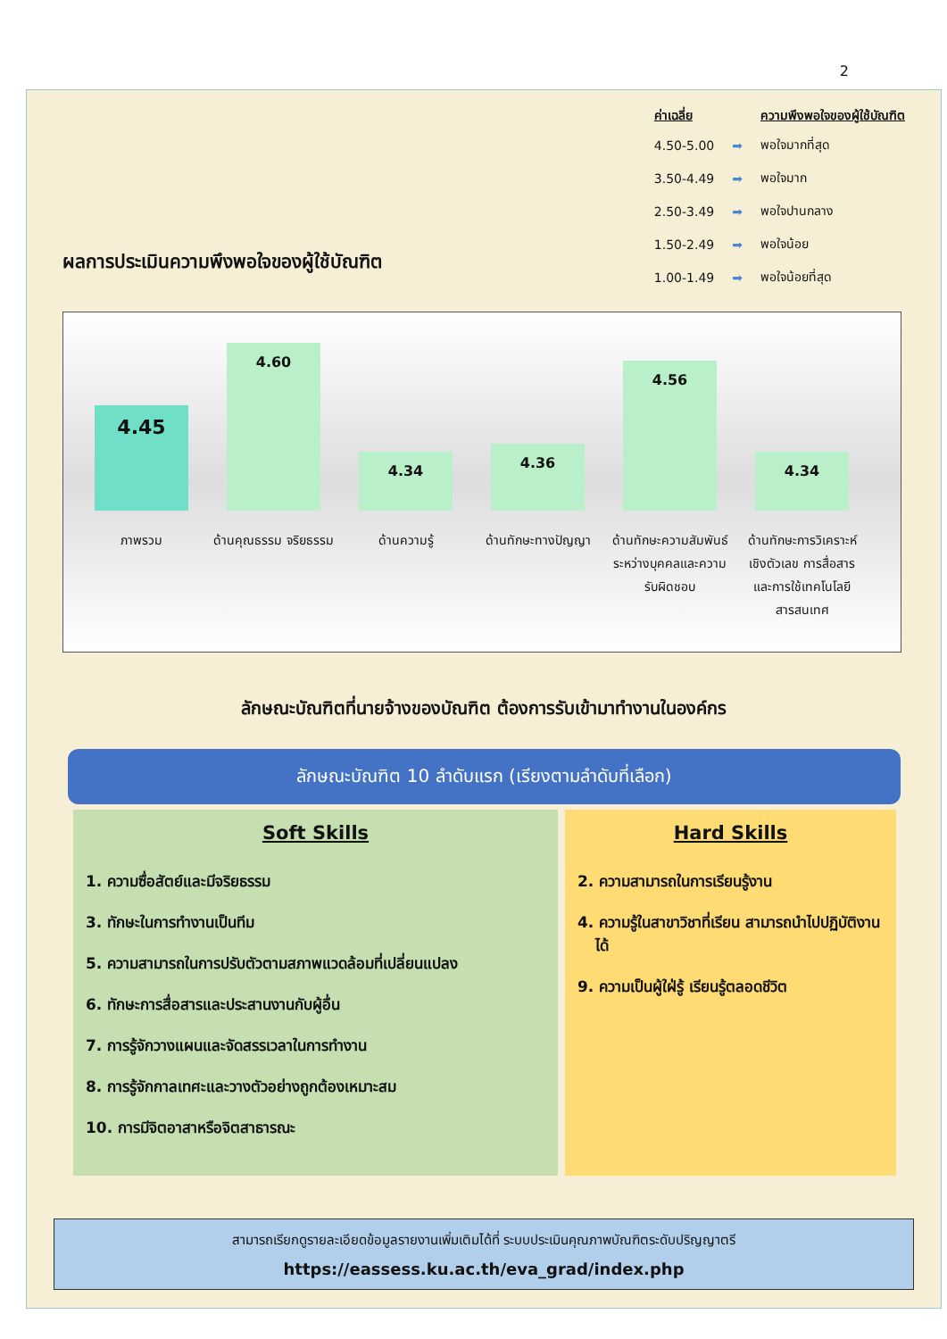2
ผลการประเมินความพึงพอใจของผู้ใช้บัณฑิต
| ค่าเฉลี่ย | | ความพึงพอใจของผู้ใช้บัณฑิต |
| --- | --- | --- |
| 4.50-5.00 | ➡ | พอใจมากที่สุด |
| 3.50-4.49 | ➡ | พอใจมาก |
| 2.50-3.49 | ➡ | พอใจปานกลาง |
| 1.50-2.49 | ➡ | พอใจน้อย |
| 1.00-1.49 | ➡ | พอใจน้อยที่สุด |
4.45
4.60
4.34
4.36
4.56
4.34
ภาพรวม ด้านคุณธรรม จริยธรรม
ด้านความรู้ ด้านทักษะทางปัญญา
ด้านทักษะความสัมพันธ์ระหว่างบุคคลและความรับผิดชอบ
ด้านทักษะการวิเคราะห์เชิงตัวเลข การสื่อสารและการใช้เทคโนโลยีสารสนเทศ
ลักษณะบัณฑิตที่นายจ้างของบัณฑิต ต้องการรับเข้ามาทำงานในองค์กร
ลักษณะบัณฑิต 10 ลำดับแรก (เรียงตามลำดับที่เลือก)
Soft Skills
1. ความซื่อสัตย์และมีจริยธรรม
3. ทักษะในการทำงานเป็นทีม
5. ความสามารถในการปรับตัวตามสภาพแวดล้อมที่เปลี่ยนแปลง
6. ทักษะการสื่อสารและประสานงานกับผู้อื่น
7. การรู้จักวางแผนและจัดสรรเวลาในการทำงาน
8. การรู้จักกาลเทศะและวางตัวอย่างถูกต้องเหมาะสม
10. การมีจิตอาสาหรือจิตสาธารณะ
Hard Skills
2. ความสามารถในการเรียนรู้งาน
4. ความรู้ในสาขาวิชาที่เรียน สามารถนำไปปฏิบัติงานได้
9. ความเป็นผู้ใฝ่รู้ เรียนรู้ตลอดชีวิต
สามารถเรียกดูรายละเอียดข้อมูลรายงานเพิ่มเติมได้ที่ ระบบประเมินคุณภาพบัณฑิตระดับปริญญาตรี
https://eassess.ku.ac.th/eva_grad/index.php